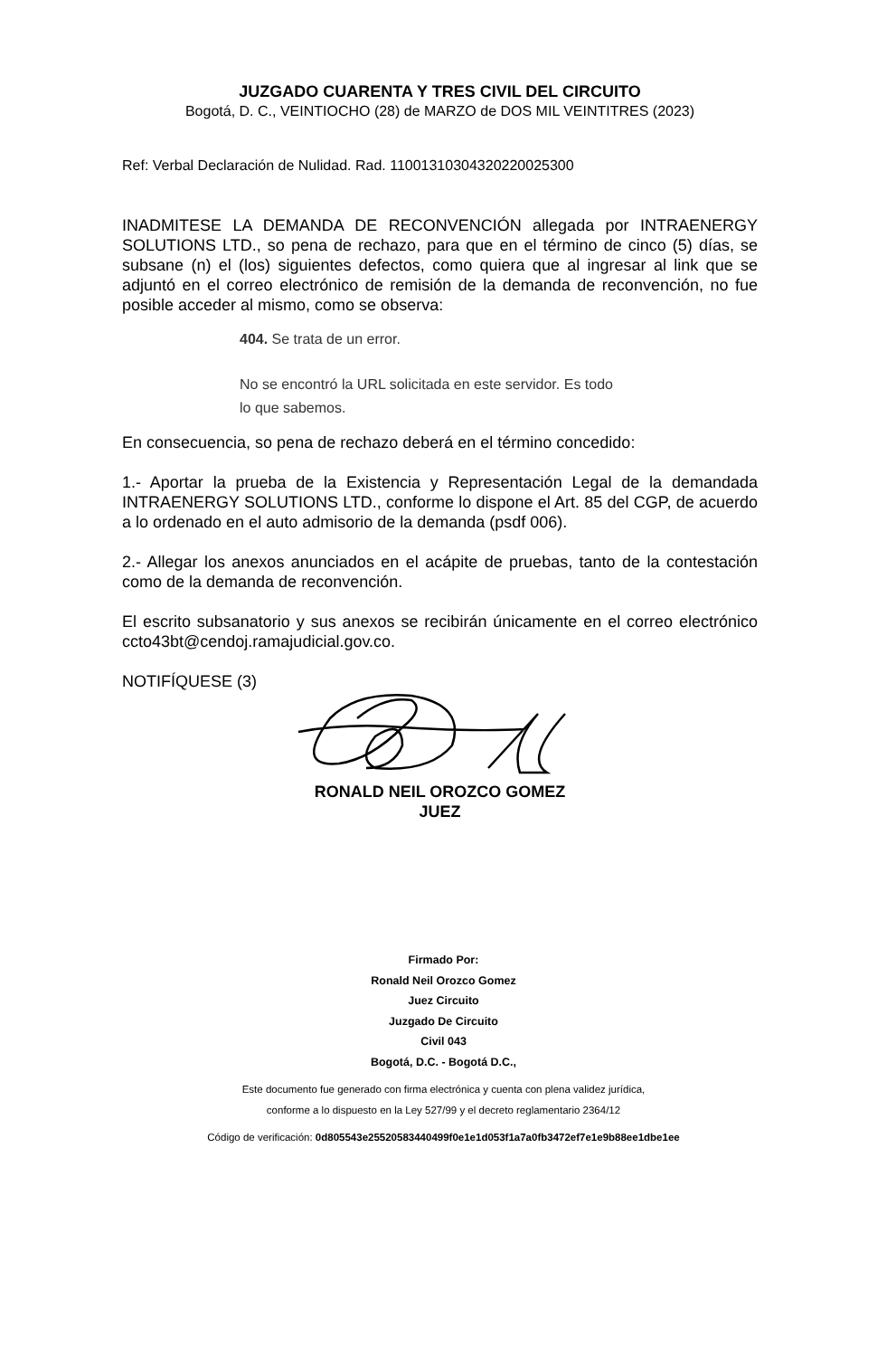JUZGADO CUARENTA Y TRES CIVIL DEL CIRCUITO
Bogotá, D. C., VEINTIOCHO (28) de MARZO de DOS MIL VEINTITRES (2023)
Ref: Verbal Declaración de Nulidad. Rad. 11001310304320220025300
INADMITESE LA DEMANDA DE RECONVENCIÓN allegada por INTRAENERGY SOLUTIONS LTD., so pena de rechazo, para que en el término de cinco (5) días, se subsane (n) el (los) siguientes defectos, como quiera que al ingresar al link que se adjuntó en el correo electrónico de remisión de la demanda de reconvención, no fue posible acceder al mismo, como se observa:
404. Se trata de un error.
No se encontró la URL solicitada en este servidor. Es todo
lo que sabemos.
En consecuencia, so pena de rechazo deberá en el término concedido:
1.- Aportar la prueba de la Existencia y Representación Legal de la demandada INTRAENERGY SOLUTIONS LTD., conforme lo dispone el Art. 85 del CGP, de acuerdo a lo ordenado en el auto admisorio de la demanda (psdf 006).
2.- Allegar los anexos anunciados en el acápite de pruebas, tanto de la contestación como de la demanda de reconvención.
El escrito subsanatorio y sus anexos se recibirán únicamente en el correo electrónico ccto43bt@cendoj.ramajudicial.gov.co.
NOTIFÍQUESE (3)
RONALD NEIL OROZCO GOMEZ
JUEZ
Firmado Por:
Ronald Neil Orozco Gomez
Juez Circuito
Juzgado De Circuito
Civil 043
Bogotá, D.C. - Bogotá D.C.,
Este documento fue generado con firma electrónica y cuenta con plena validez jurídica,
conforme a lo dispuesto en la Ley 527/99 y el decreto reglamentario 2364/12
Código de verificación: 0d805543e25520583440499f0e1e1d053f1a7a0fb3472ef7e1e9b88ee1dbe1ee